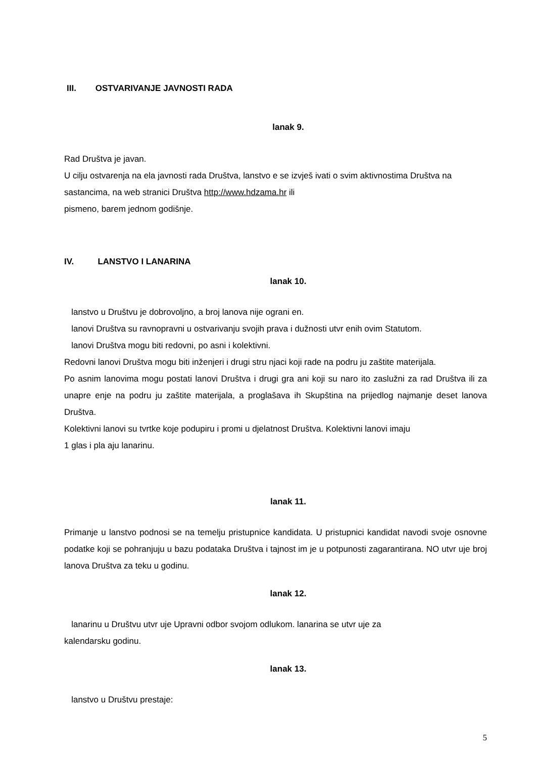III. OSTVARIVANJE JAVNOSTI RADA
lanak 9.
Rad Društva je javan.
U cilju ostvarenja na ela javnosti rada Društva, lanstvo e se izvješ ivati o svim aktivnostima Društva na sastancima, na web stranici Društva http://www.hdzama.hr ili
pismeno, barem jednom godišnje.
IV. LANSTVO I LANARINA
lanak 10.
lanstvo u Društvu je dobrovoljno, a broj lanova nije ograni en.
lanovi Društva su ravnopravni u ostvarivanju svojih prava i dužnosti utvr enih ovim Statutom.
lanovi Društva mogu biti redovni, po asni i kolektivni.
Redovni lanovi Društva mogu biti inženjeri i drugi stru njaci koji rade na podru ju zaštite materijala.
Po asnim lanovima mogu postati lanovi Društva i drugi gra ani koji su naro ito zaslužni za rad Društva ili za unapre enje na podru ju zaštite materijala, a proglašava ih Skupština na prijedlog najmanje deset lanova Društva.
Kolektivni lanovi su tvrtke koje podupiru i promi u djelatnost Društva. Kolektivni lanovi imaju
1 glas i pla aju lanarinu.
lanak 11.
Primanje u lanstvo podnosi se na temelju pristupnice kandidata. U pristupnici kandidat navodi svoje osnovne podatke koji se pohranjuju u bazu podataka Društva i tajnost im je u potpunosti zagarantirana. NO utvr uje broj lanova Društva za teku u godinu.
lanak 12.
lanarinu u Društvu utvr uje Upravni odbor svojom odlukom. lanarina se utvr uje za
kalendarsku godinu.
lanak 13.
lanstvo u Društvu prestaje:
5